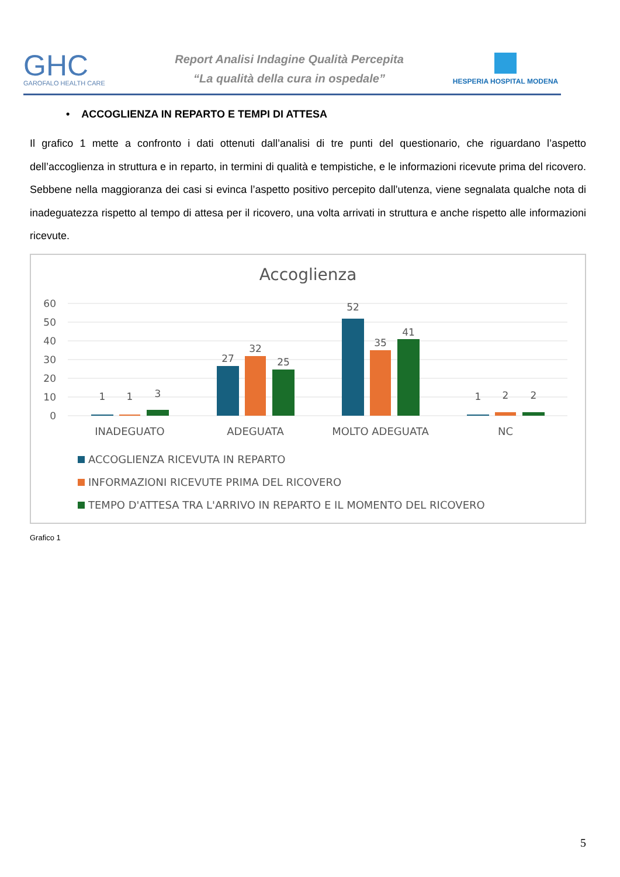GHC
GAROFALO HEALTH CARE
Report Analisi Indagine Qualità Percepita
“La qualità della cura in ospedale”
HESPERIA HOSPITAL MODENA
• ACCOGLIENZA IN REPARTO E TEMPI DI ATTESA
Il grafico 1 mette a confronto i dati ottenuti dall’analisi di tre punti del questionario, che riguardano l’aspetto dell’accoglienza in struttura e in reparto, in termini di qualità e tempistiche, e le informazioni ricevute prima del ricovero. Sebbene nella maggioranza dei casi si evinca l’aspetto positivo percepito dall’utenza, viene segnalata qualche nota di inadeguatezza rispetto al tempo di attesa per il ricovero, una volta arrivati in struttura e anche rispetto alle informazioni ricevute.
Accoglienza
60
50
40
30
20
10
0
1
1
3
27
32
25
52
35
41
1
2
2
INADEGUATO
ADEGUATA
MOLTO ADEGUATA
NC
ACCOGLIENZA RICEVUTA IN REPARTO
INFORMAZIONI RICEVUTE PRIMA DEL RICOVERO
TEMPO D'ATTESA TRA L'ARRIVO IN REPARTO E IL MOMENTO DEL RICOVERO
Grafico 1
5